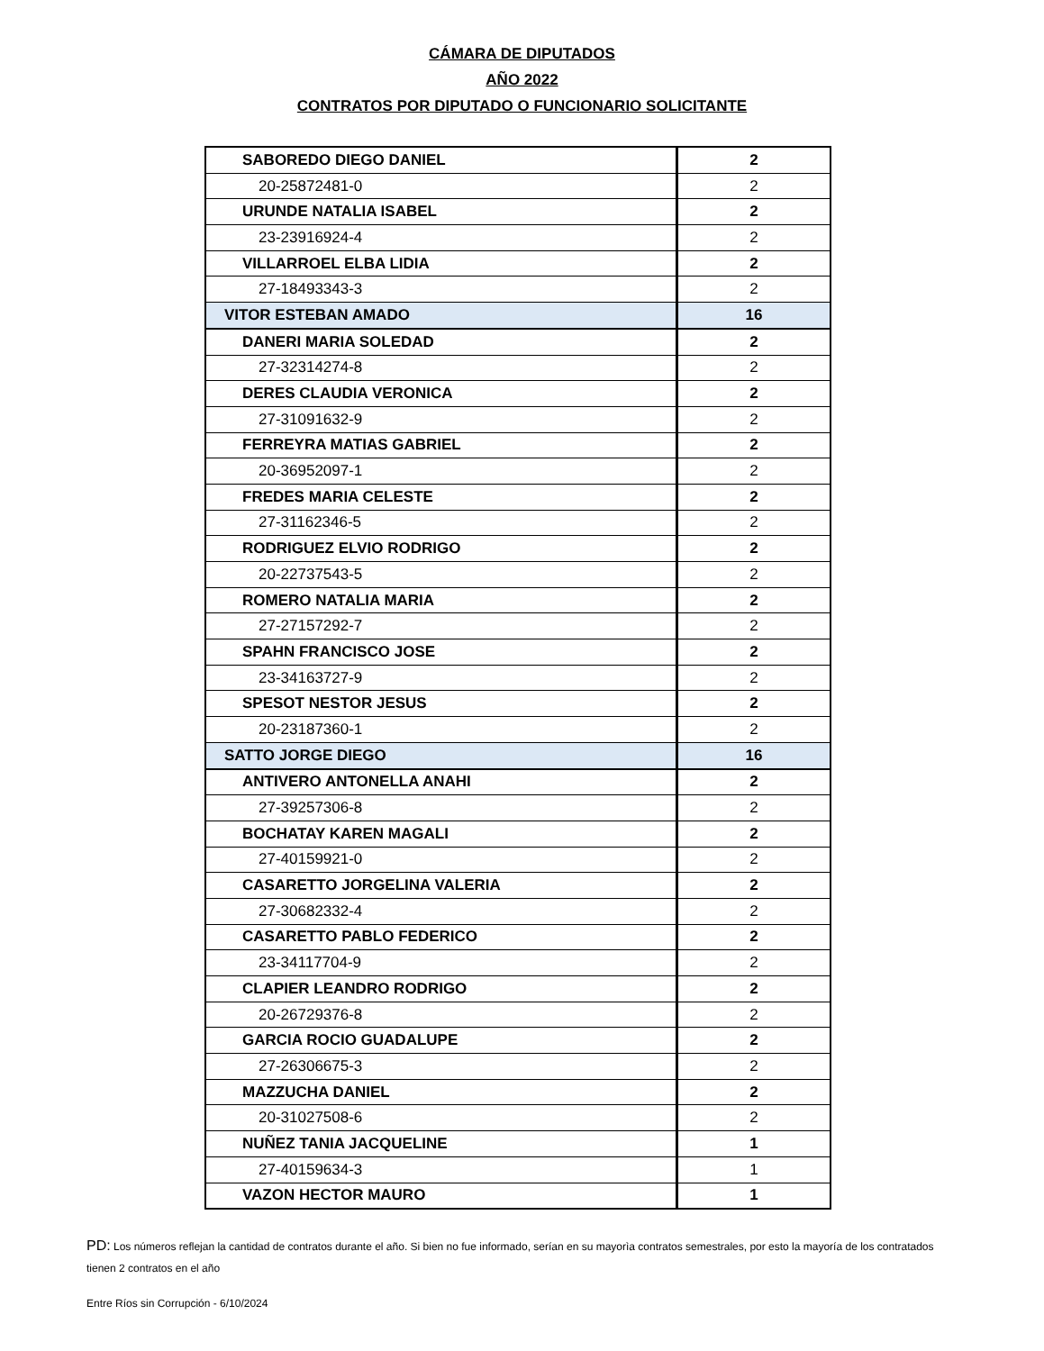CÁMARA DE DIPUTADOS
AÑO 2022
CONTRATOS POR DIPUTADO O FUNCIONARIO SOLICITANTE
| SABOREDO DIEGO DANIEL | 2 |
| 20-25872481-0 | 2 |
| URUNDE NATALIA ISABEL | 2 |
| 23-23916924-4 | 2 |
| VILLARROEL ELBA LIDIA | 2 |
| 27-18493343-3 | 2 |
| VITOR ESTEBAN AMADO | 16 |
| DANERI MARIA SOLEDAD | 2 |
| 27-32314274-8 | 2 |
| DERES CLAUDIA VERONICA | 2 |
| 27-31091632-9 | 2 |
| FERREYRA MATIAS GABRIEL | 2 |
| 20-36952097-1 | 2 |
| FREDES MARIA CELESTE | 2 |
| 27-31162346-5 | 2 |
| RODRIGUEZ ELVIO RODRIGO | 2 |
| 20-22737543-5 | 2 |
| ROMERO NATALIA MARIA | 2 |
| 27-27157292-7 | 2 |
| SPAHN FRANCISCO JOSE | 2 |
| 23-34163727-9 | 2 |
| SPESOT NESTOR JESUS | 2 |
| 20-23187360-1 | 2 |
| SATTO JORGE DIEGO | 16 |
| ANTIVERO ANTONELLA ANAHI | 2 |
| 27-39257306-8 | 2 |
| BOCHATAY KAREN MAGALI | 2 |
| 27-40159921-0 | 2 |
| CASARETTO JORGELINA VALERIA | 2 |
| 27-30682332-4 | 2 |
| CASARETTO PABLO FEDERICO | 2 |
| 23-34117704-9 | 2 |
| CLAPIER LEANDRO RODRIGO | 2 |
| 20-26729376-8 | 2 |
| GARCIA ROCIO GUADALUPE | 2 |
| 27-26306675-3 | 2 |
| MAZZUCHA DANIEL | 2 |
| 20-31027508-6 | 2 |
| NUÑEZ TANIA JACQUELINE | 1 |
| 27-40159634-3 | 1 |
| VAZON HECTOR MAURO | 1 |
PD: Los números reflejan la cantidad de contratos durante el año. Si bien no fue informado, serían en su mayorìa contratos semestrales, por esto la mayoría de los contratados tienen 2 contratos en el año
Entre Ríos sin Corrupción - 6/10/2024